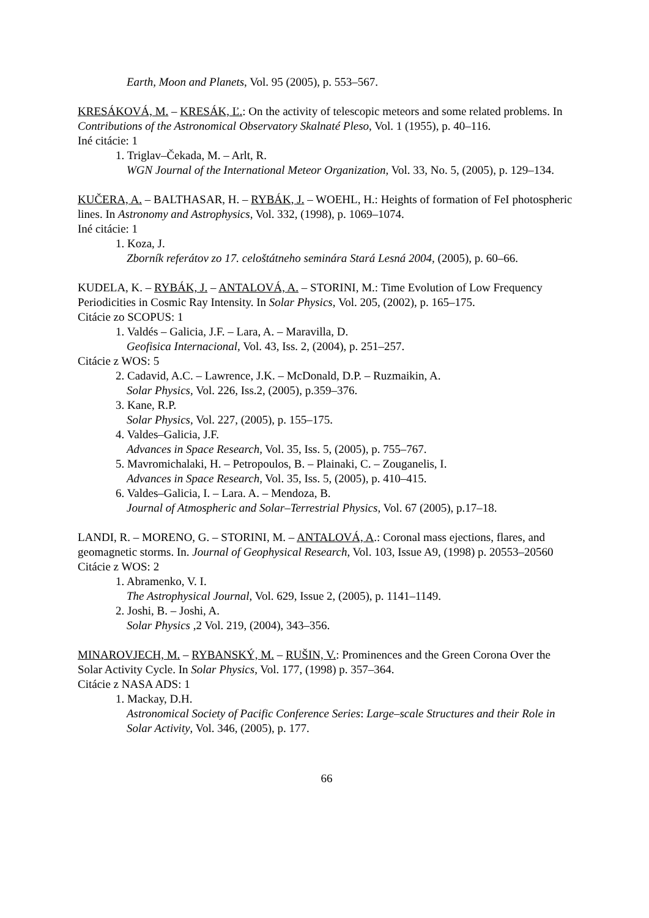Earth, Moon and Planets, Vol. 95 (2005), p. 553–567.
KRESÁKOVÁ, M. – KRESÁK, Ľ.: On the activity of telescopic meteors and some related problems. In Contributions of the Astronomical Observatory Skalnaté Pleso, Vol. 1 (1955), p. 40–116.
Iné citácie: 1
1. Triglav–Čekada, M. – Arlt, R.
WGN Journal of the International Meteor Organization, Vol. 33, No. 5, (2005), p. 129–134.
KUČERA, A. – BALTHASAR, H. – RYBÁK, J. – WOEHL, H.: Heights of formation of FeI photospheric lines. In Astronomy and Astrophysics, Vol. 332, (1998), p. 1069–1074.
Iné citácie: 1
1. Koza, J.
Zborník referátov zo 17. celoštátneho seminára Stará Lesná 2004, (2005), p. 60–66.
KUDELA, K. – RYBÁK, J. – ANTALOVÁ, A. – STORINI, M.: Time Evolution of Low Frequency Periodicities in Cosmic Ray Intensity. In Solar Physics, Vol. 205, (2002), p. 165–175.
Citácie zo SCOPUS: 1
1. Valdés – Galicia, J.F. – Lara, A. – Maravilla, D.
Geofisica Internacional, Vol. 43, Iss. 2, (2004), p. 251–257.
Citácie z WOS: 5
2. Cadavid, A.C. – Lawrence, J.K. – McDonald, D.P. – Ruzmaikin, A.
Solar Physics, Vol. 226, Iss.2, (2005), p.359–376.
3. Kane, R.P.
Solar Physics, Vol. 227, (2005), p. 155–175.
4. Valdes–Galicia, J.F.
Advances in Space Research, Vol. 35, Iss. 5, (2005), p. 755–767.
5. Mavromichalaki, H. – Petropoulos, B. – Plainaki, C. – Zouganelis, I.
Advances in Space Research, Vol. 35, Iss. 5, (2005), p. 410–415.
6. Valdes–Galicia, I. – Lara. A. – Mendoza, B.
Journal of Atmospheric and Solar–Terrestrial Physics, Vol. 67 (2005), p.17–18.
LANDI, R. – MORENO, G. – STORINI, M. – ANTALOVÁ, A.: Coronal mass ejections, flares, and geomagnetic storms. In. Journal of Geophysical Research, Vol. 103, Issue A9, (1998) p. 20553–20560
Citácie z WOS: 2
1. Abramenko, V. I.
The Astrophysical Journal, Vol. 629, Issue 2, (2005), p. 1141–1149.
2. Joshi, B. – Joshi, A.
Solar Physics ,2 Vol. 219, (2004), 343–356.
MINAROVJECH, M. – RYBANSKÝ, M. – RUŠIN, V.: Prominences and the Green Corona Over the Solar Activity Cycle. In Solar Physics, Vol. 177, (1998) p. 357–364.
Citácie z NASA ADS: 1
1. Mackay, D.H.
Astronomical Society of Pacific Conference Series: Large–scale Structures and their Role in Solar Activity, Vol. 346, (2005), p. 177.
66